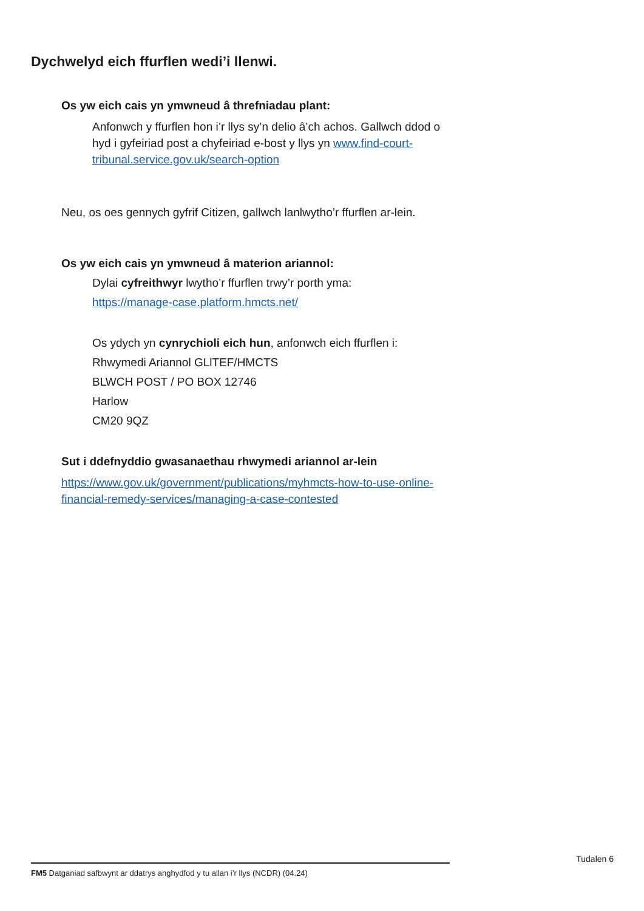Dychwelyd eich ffurflen wedi’i llenwi.
Os yw eich cais yn ymwneud â threfniadau plant:
Anfonwch y ffurflen hon i’r llys sy’n delio â’ch achos. Gallwch ddod o hyd i gyfeiriad post a chyfeiriad e-bost y llys yn www.find-court-tribunal.service.gov.uk/search-option
Neu, os oes gennych gyfrif Citizen, gallwch lanlwytho’r ffurflen ar-lein.
Os yw eich cais yn ymwneud â materion ariannol:
Dylai cyfreithwyr lwytho’r ffurflen trwy’r porth yma:
https://manage-case.platform.hmcts.net/
Os ydych yn cynrychioli eich hun, anfonwch eich ffurflen i:
Rhwymedi Ariannol GLlTEF/HMCTS
BLWCH POST / PO BOX 12746
Harlow
CM20 9QZ
Sut i ddefnyddio gwasanaethau rhwymedi ariannol ar-lein
https://www.gov.uk/government/publications/myhmcts-how-to-use-online-financial-remedy-services/managing-a-case-contested
Tudalen 6
FM5 Datganiad safbwynt ar ddatrys anghydfod y tu allan i’r llys (NCDR) (04.24)